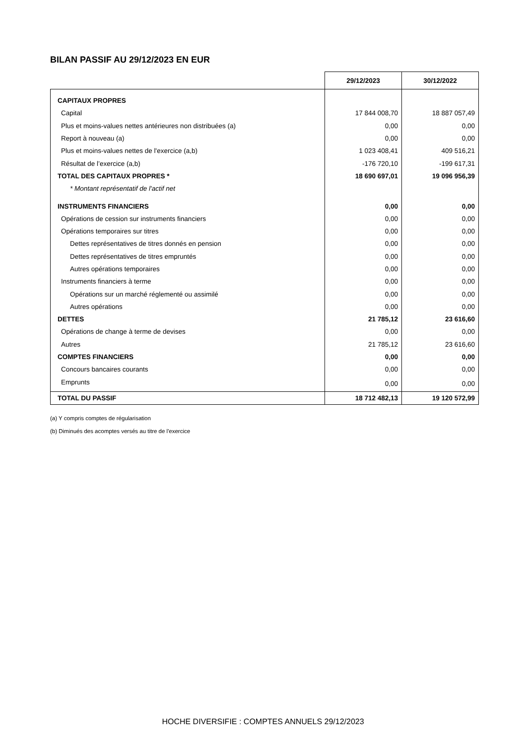BILAN PASSIF AU 29/12/2023 EN EUR
| | 29/12/2023 | 30/12/2022 |
| --- | --- | --- |
| CAPITAUX PROPRES | | |
| Capital | 17 844 008,70 | 18 887 057,49 |
| Plus et moins-values nettes antérieures non distribuées (a) | 0,00 | 0,00 |
| Report à nouveau (a) | 0,00 | 0,00 |
| Plus et moins-values nettes de l'exercice (a,b) | 1 023 408,41 | 409 516,21 |
| Résultat de l’exercice (a,b) | -176 720,10 | -199 617,31 |
| TOTAL DES CAPITAUX PROPRES * | 18 690 697,01 | 19 096 956,39 |
| * Montant représentatif de l'actif net | | |
| INSTRUMENTS FINANCIERS | 0,00 | 0,00 |
| Opérations de cession sur instruments financiers | 0,00 | 0,00 |
| Opérations temporaires sur titres | 0,00 | 0,00 |
| Dettes représentatives de titres donnés en pension | 0,00 | 0,00 |
| Dettes représentatives de titres empruntés | 0,00 | 0,00 |
| Autres opérations temporaires | 0,00 | 0,00 |
| Instruments financiers à terme | 0,00 | 0,00 |
| Opérations sur un marché réglementé ou assimilé | 0,00 | 0,00 |
| Autres opérations | 0,00 | 0,00 |
| DETTES | 21 785,12 | 23 616,60 |
| Opérations de change à terme de devises | 0,00 | 0,00 |
| Autres | 21 785,12 | 23 616,60 |
| COMPTES FINANCIERS | 0,00 | 0,00 |
| Concours bancaires courants | 0,00 | 0,00 |
| Emprunts | 0,00 | 0,00 |
| TOTAL DU PASSIF | 18 712 482,13 | 19 120 572,99 |
(a) Y compris comptes de régularisation
(b) Diminués des acomptes versés au titre de l'exercice
HOCHE DIVERSIFIE : COMPTES ANNUELS 29/12/2023